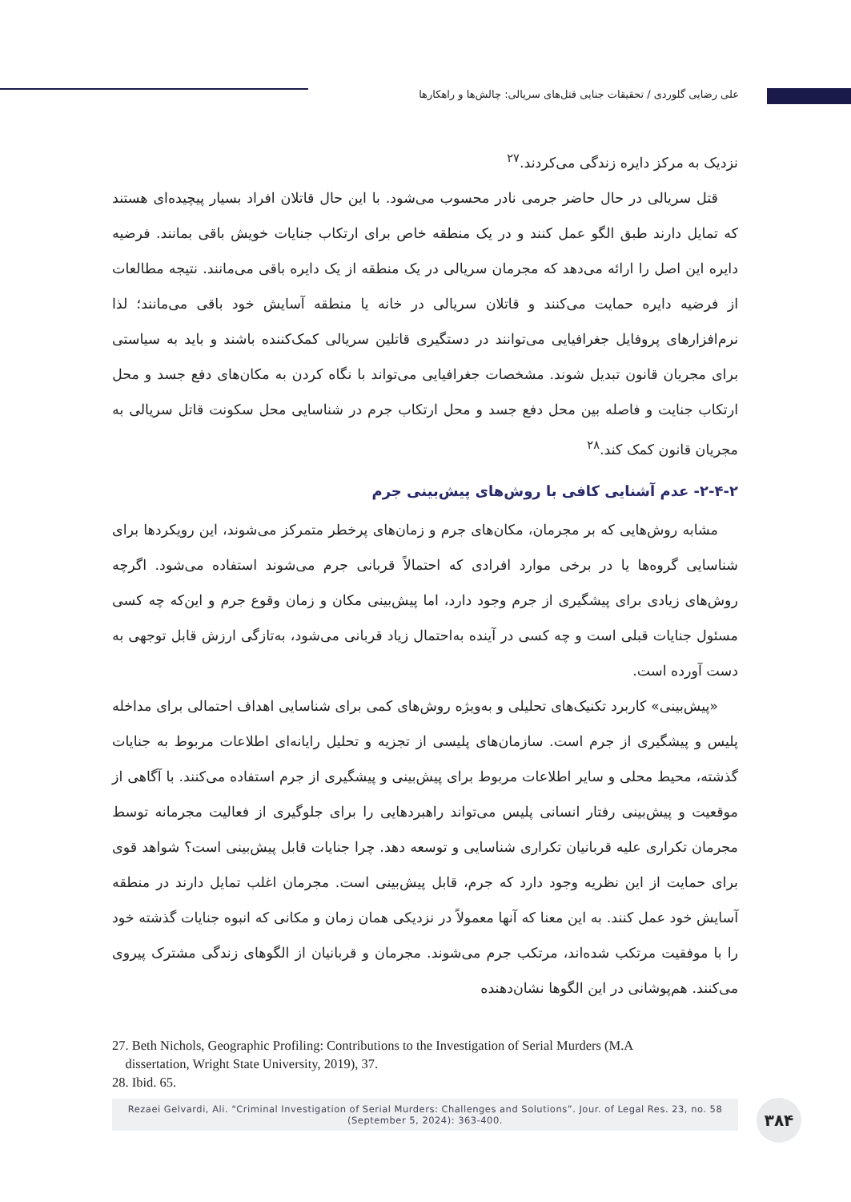علی رضایی گلوردی / تحقیقات جنایی قتل‌های سریالی: چالش‌ها و راهکارها
نزدیک به مرکز دایره زندگی می‌کردند.<sup>۲۷</sup>
قتل سریالی در حال حاضر جرمی نادر محسوب می‌شود. با این حال قاتلان افراد بسیار پیچیده‌ای هستند که تمایل دارند طبق الگو عمل کنند و در یک منطقه خاص برای ارتکاب جنایات خویش باقی بمانند. فرضیه دایره این اصل را ارائه می‌دهد که مجرمان سریالی در یک منطقه از یک دایره باقی می‌مانند. نتیجه مطالعات از فرضیه دایره حمایت می‌کنند و قاتلان سریالی در خانه یا منطقه آسایش خود باقی می‌مانند؛ لذا نرم‌افزارهای پروفایل جغرافیایی می‌توانند در دستگیری قاتلین سریالی کمک‌کننده باشند و باید به سیاستی برای مجریان قانون تبدیل شوند. مشخصات جغرافیایی می‌تواند با نگاه کردن به مکان‌های دفع جسد و محل ارتکاب جنایت و فاصله بین محل دفع جسد و محل ارتکاب جرم در شناسایی محل سکونت قاتل سریالی به مجریان قانون کمک کند.<sup>۲۸</sup>
۲-۴-۲- عدم آشنایی کافی با روش‌های پیش‌بینی جرم
مشابه روش‌هایی که بر مجرمان، مکان‌های جرم و زمان‌های پرخطر متمرکز می‌شوند، این رویکردها برای شناسایی گروه‌ها یا در برخی موارد افرادی که احتمالاً قربانی جرم می‌شوند استفاده می‌شود. اگرچه روش‌های زیادی برای پیشگیری از جرم وجود دارد، اما پیش‌بینی مکان و زمان وقوع جرم و این‌که چه کسی مسئول جنایات قبلی است و چه کسی در آینده به‌احتمال زیاد قربانی می‌شود، به‌تازگی ارزش قابل توجهی به دست آورده است.
«پیش‌بینی» کاربرد تکنیک‌های تحلیلی و به‌ویژه روش‌های کمی برای شناسایی اهداف احتمالی برای مداخله پلیس و پیشگیری از جرم است. سازمان‌های پلیسی از تجزیه و تحلیل رایانه‌ای اطلاعات مربوط به جنایات گذشته، محیط محلی و سایر اطلاعات مربوط برای پیش‌بینی و پیشگیری از جرم استفاده می‌کنند. با آگاهی از موقعیت و پیش‌بینی رفتار انسانی پلیس می‌تواند راهبردهایی را برای جلوگیری از فعالیت مجرمانه توسط مجرمان تکراری علیه قربانیان تکراری شناسایی و توسعه دهد. چرا جنایات قابل پیش‌بینی است؟ شواهد قوی برای حمایت از این نظریه وجود دارد که جرم، قابل پیش‌بینی است. مجرمان اغلب تمایل دارند در منطقه آسایش خود عمل کنند. به این معنا که آنها معمولاً در نزدیکی همان زمان و مکانی که انبوه جنایات گذشته خود را با موفقیت مرتکب شده‌اند، مرتکب جرم می‌شوند. مجرمان و قربانیان از الگوهای زندگی مشترک پیروی می‌کنند. هم‌پوشانی در این الگوها نشان‌دهنده
27. Beth Nichols, Geographic Profiling: Contributions to the Investigation of Serial Murders (M.A
dissertation, Wright State University, 2019), 37.
28. Ibid. 65.
Rezaei Gelvardi, Ali. “Criminal Investigation of Serial Murders: Challenges and Solutions”. Jour. of Legal Res. 23, no. 58
(September 5, 2024): 363-400.
۳۸۴